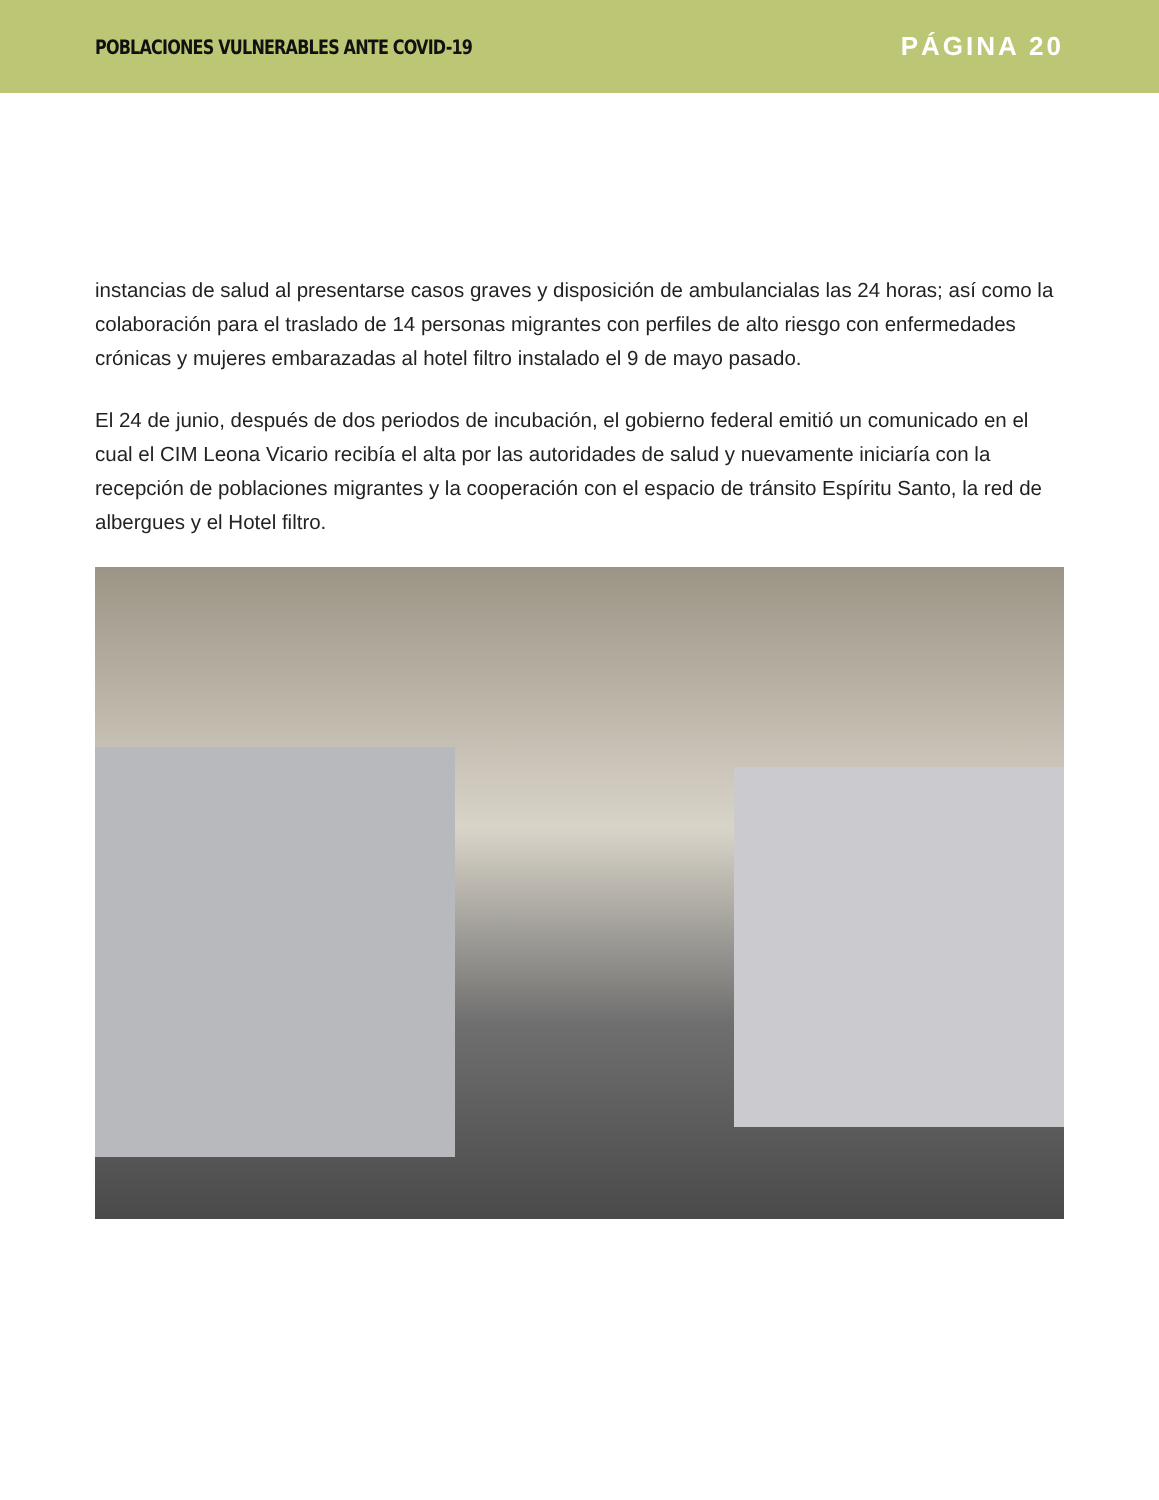POBLACIONES VULNERABLES ANTE COVID-19 PÁGINA 20
instancias de salud al presentarse casos graves y disposición de ambulancialas las 24 horas; así como la colaboración para el traslado de 14 personas migrantes con perfiles de alto riesgo con enfermedades crónicas y mujeres embarazadas al hotel filtro instalado el 9 de mayo pasado.
El 24 de junio, después de dos periodos de incubación, el gobierno federal emitió un comunicado en el cual el CIM Leona Vicario recibía el alta por las autoridades de salud y nuevamente iniciaría con la recepción de poblaciones migrantes y la cooperación con el espacio de tránsito Espíritu Santo, la red de albergues y el Hotel filtro.